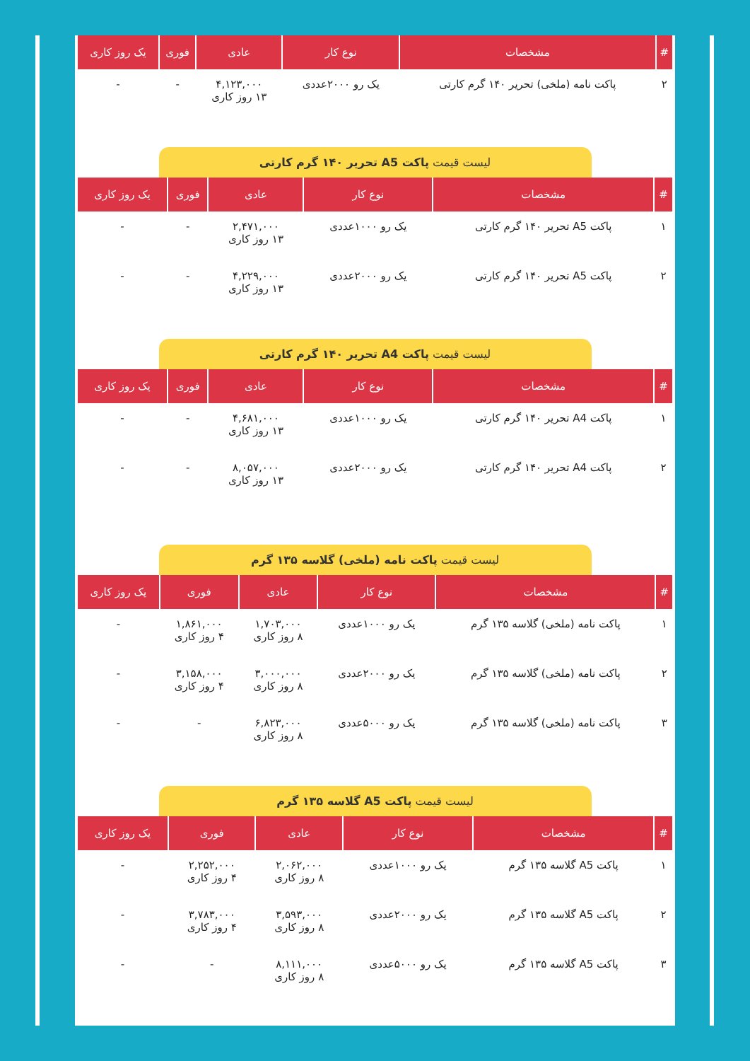| # | مشخصات | نوع کار | عادی | فوری | یک روز کاری |
| --- | --- | --- | --- | --- | --- |
| ۲ | پاکت نامه (ملخی) تحریر ۱۴۰ گرم کارتی | یک رو ۲۰۰۰عددی | ۴,۱۲۳,۰۰۰ ۱۳ روز کاری | - | - |
لیست قیمت پاکت A5 تحریر ۱۴۰ گرم کارتی
| # | مشخصات | نوع کار | عادی | فوری | یک روز کاری |
| --- | --- | --- | --- | --- | --- |
| ۱ | پاکت A5 تحریر ۱۴۰ گرم کارتی | یک رو ۱۰۰۰عددی | ۲,۴۷۱,۰۰۰ ۱۳ روز کاری | - | - |
| ۲ | پاکت A5 تحریر ۱۴۰ گرم کارتی | یک رو ۲۰۰۰عددی | ۴,۲۲۹,۰۰۰ ۱۳ روز کاری | - | - |
لیست قیمت پاکت A4 تحریر ۱۴۰ گرم کارتی
| # | مشخصات | نوع کار | عادی | فوری | یک روز کاری |
| --- | --- | --- | --- | --- | --- |
| ۱ | پاکت A4 تحریر ۱۴۰ گرم کارتی | یک رو ۱۰۰۰عددی | ۴,۶۸۱,۰۰۰ ۱۳ روز کاری | - | - |
| ۲ | پاکت A4 تحریر ۱۴۰ گرم کارتی | یک رو ۲۰۰۰عددی | ۸,۰۵۷,۰۰۰ ۱۳ روز کاری | - | - |
لیست قیمت پاکت نامه (ملخی) گلاسه ۱۳۵ گرم
| # | مشخصات | نوع کار | عادی | فوری | یک روز کاری |
| --- | --- | --- | --- | --- | --- |
| ۱ | پاکت نامه (ملخی) گلاسه ۱۳۵ گرم | یک رو ۱۰۰۰عددی | ۱,۷۰۳,۰۰۰ ۸ روز کاری | ۱,۸۶۱,۰۰۰ ۴ روز کاری | - |
| ۲ | پاکت نامه (ملخی) گلاسه ۱۳۵ گرم | یک رو ۲۰۰۰عددی | ۳,۰۰۰,۰۰۰ ۸ روز کاری | ۳,۱۵۸,۰۰۰ ۴ روز کاری | - |
| ۳ | پاکت نامه (ملخی) گلاسه ۱۳۵ گرم | یک رو ۵۰۰۰عددی | ۶,۸۲۳,۰۰۰ ۸ روز کاری | - | - |
لیست قیمت پاکت A5 گلاسه ۱۳۵ گرم
| # | مشخصات | نوع کار | عادی | فوری | یک روز کاری |
| --- | --- | --- | --- | --- | --- |
| ۱ | پاکت A5 گلاسه ۱۳۵ گرم | یک رو ۱۰۰۰عددی | ۲,۰۶۲,۰۰۰ ۸ روز کاری | ۲,۲۵۲,۰۰۰ ۴ روز کاری | - |
| ۲ | پاکت A5 گلاسه ۱۳۵ گرم | یک رو ۲۰۰۰عددی | ۳,۵۹۳,۰۰۰ ۸ روز کاری | ۳,۷۸۳,۰۰۰ ۴ روز کاری | - |
| ۳ | پاکت A5 گلاسه ۱۳۵ گرم | یک رو ۵۰۰۰عددی | ۸,۱۱۱,۰۰۰ ۸ روز کاری | - | - |